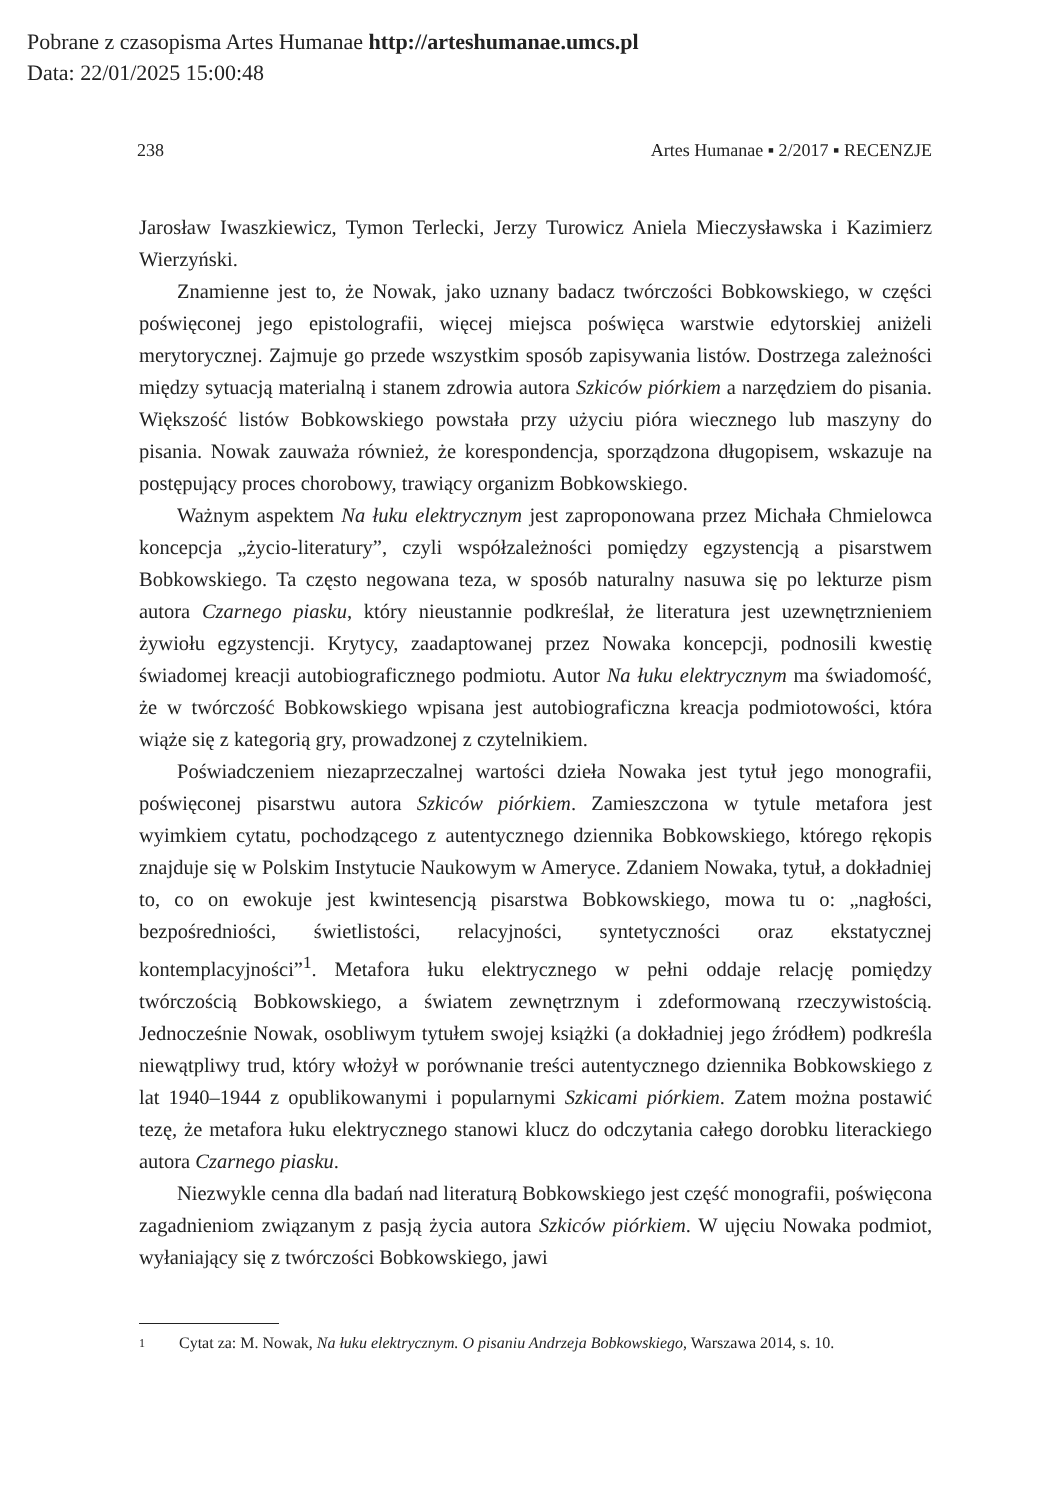Pobrane z czasopisma Artes Humanae http://arteshumanae.umcs.pl
Data: 22/01/2025 15:00:48
238 Artes Humanae ▪ 2/2017 ▪ RECENZJE
Jarosław Iwaszkiewicz, Tymon Terlecki, Jerzy Turowicz Aniela Mieczysławska i Kazimierz Wierzyński.
Znamienne jest to, że Nowak, jako uznany badacz twórczości Bobkowskiego, w części poświęconej jego epistolografii, więcej miejsca poświęca warstwie edytorskiej aniżeli merytorycznej. Zajmuje go przede wszystkim sposób zapisywania listów. Dostrzega zależności między sytuacją materialną i stanem zdrowia autora Szkiców piórkiem a narzędziem do pisania. Większość listów Bobkowskiego powstała przy użyciu pióra wiecznego lub maszyny do pisania. Nowak zauważa również, że korespondencja, sporządzona długopisem, wskazuje na postępujący proces chorobowy, trawiący organizm Bobkowskiego.
Ważnym aspektem Na łuku elektrycznym jest zaproponowana przez Michała Chmielowca koncepcja „życio-literatury”, czyli współzależności pomiędzy egzystencją a pisarstwem Bobkowskiego. Ta często negowana teza, w sposób naturalny nasuwa się po lekturze pism autora Czarnego piasku, który nieustannie podkreślał, że literatura jest uzewnętrznieniem żywiołu egzystencji. Krytycy, zaadaptowanej przez Nowaka koncepcji, podnosili kwestię świadomej kreacji autobiograficznego podmiotu. Autor Na łuku elektrycznym ma świadomość, że w twórczość Bobkowskiego wpisana jest autobiograficzna kreacja podmiotowości, która wiąże się z kategorią gry, prowadzonej z czytelnikiem.
Poświadczeniem niezaprzeczalnej wartości dzieła Nowaka jest tytuł jego monografii, poświęconej pisarstwu autora Szkiców piórkiem. Zamieszczona w tytule metafora jest wyimkiem cytatu, pochodzącego z autentycznego dziennika Bobkowskiego, którego rękopis znajduje się w Polskim Instytucie Naukowym w Ameryce. Zdaniem Nowaka, tytuł, a dokładniej to, co on ewokuje jest kwintesencją pisarstwa Bobkowskiego, mowa tu o: „nagłości, bezpośredniości, świetlistości, relacyjności, syntetyczności oraz ekstatycznej kontemplacyjności”<sup>1</sup>. Metafora łuku elektrycznego w pełni oddaje relację pomiędzy twórczością Bobkowskiego, a światem zewnętrznym i zdeformowaną rzeczywistością. Jednocześnie Nowak, osobliwym tytułem swojej książki (a dokładniej jego źródłem) podkreśla niewątpliwy trud, który włożył w porównanie treści autentycznego dziennika Bobkowskiego z lat 1940–1944 z opublikowanymi i popularnymi Szkicami piórkiem. Zatem można postawić tezę, że metafora łuku elektrycznego stanowi klucz do odczytania całego dorobku literackiego autora Czarnego piasku.
Niezwykle cenna dla badań nad literaturą Bobkowskiego jest część monografii, poświęcona zagadnieniom związanym z pasją życia autora Szkiców piórkiem. W ujęciu Nowaka podmiot, wyłaniający się z twórczości Bobkowskiego, jawi
1
Cytat za: M. Nowak, Na łuku elektrycznym. O pisaniu Andrzeja Bobkowskiego, Warszawa 2014, s. 10.